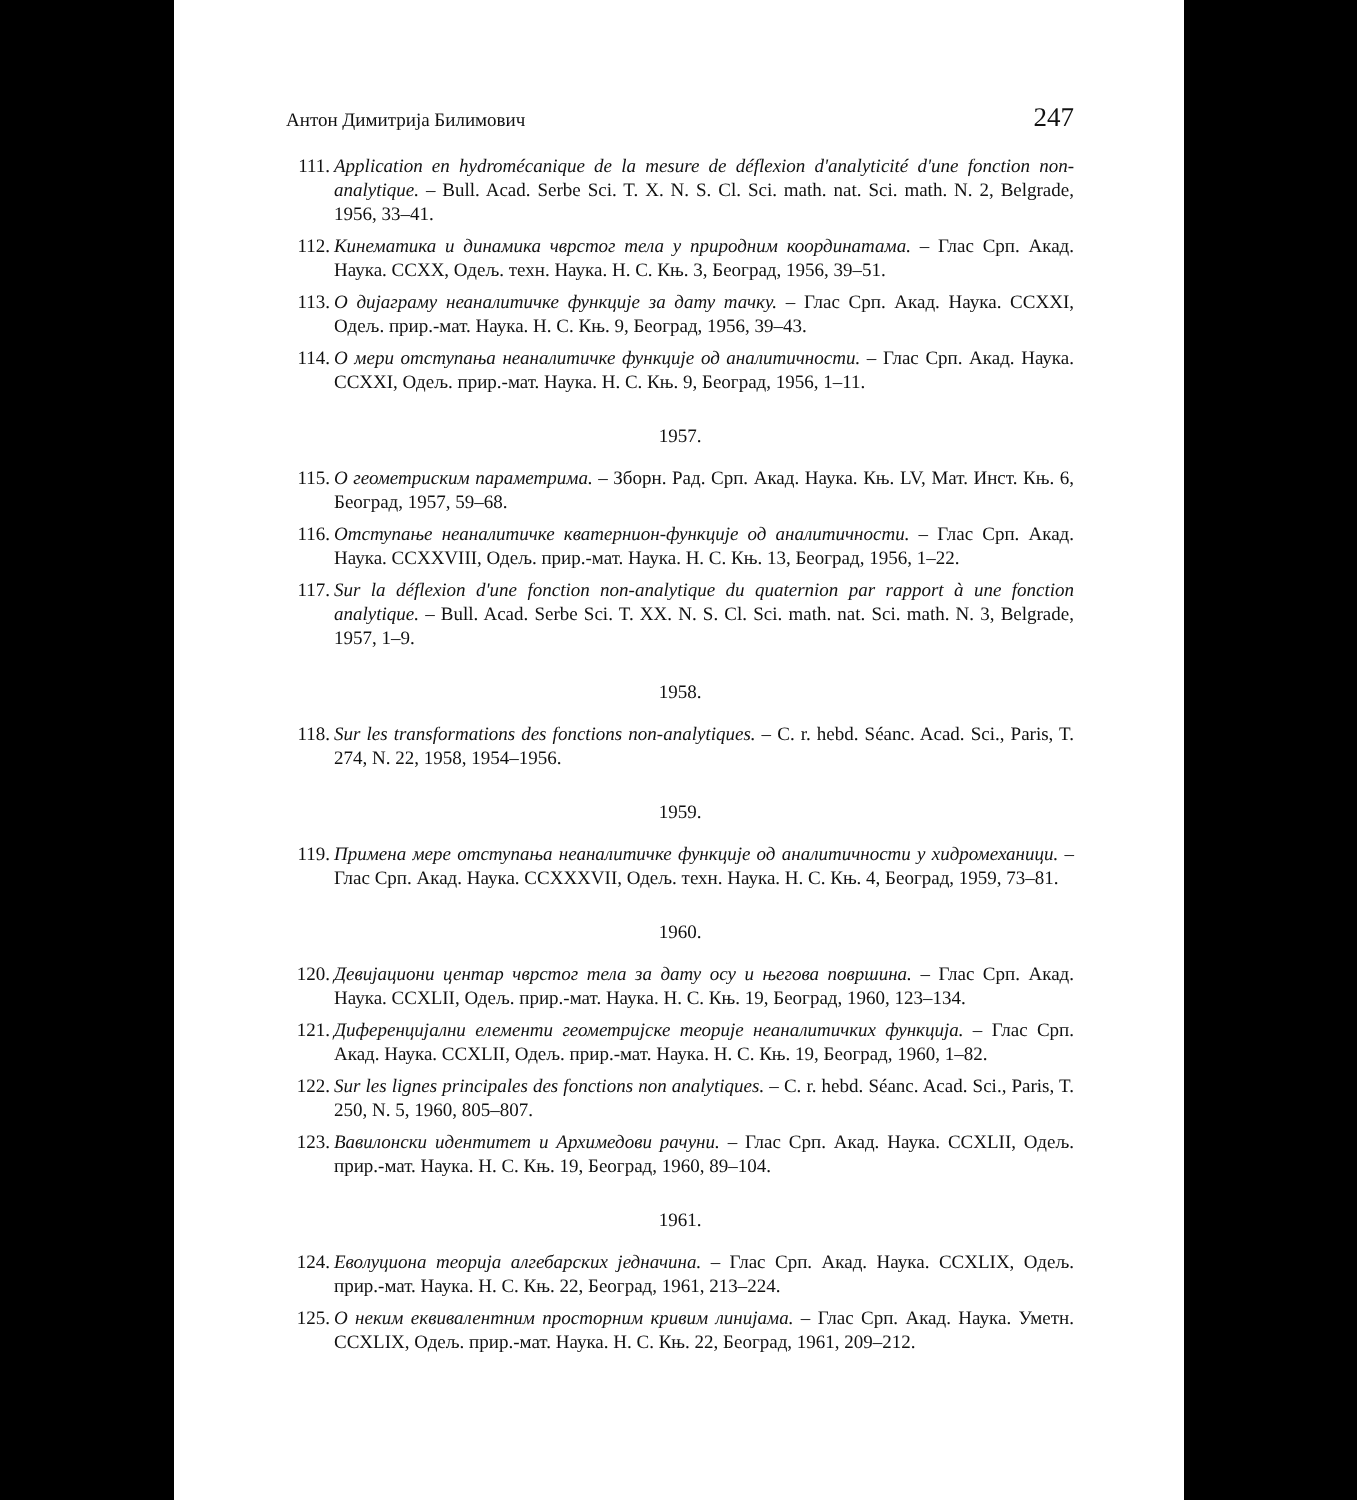Антон Димитрија Билимович 247
111. Application en hydromécanique de la mesure de déflexion d'analyticité d'une fonction non-analytique. – Bull. Acad. Serbe Sci. T. X. N. S. Cl. Sci. math. nat. Sci. math. N. 2, Belgrade, 1956, 33–41.
112. Кинематика и динамика чврстог тела у природним координатама. – Глас Срп. Акад. Наука. CCXX, Одељ. техн. Наука. Н. С. Књ. 3, Београд, 1956, 39–51.
113. О дијаграму неаналитичке функције за дату тачку. – Глас Срп. Акад. Наука. CCXXI, Одељ. прир.-мат. Наука. Н. С. Књ. 9, Београд, 1956, 39–43.
114. О мери отступања неаналитичке функције од аналитичности. – Глас Срп. Акад. Наука. CCXXI, Одељ. прир.-мат. Наука. Н. С. Књ. 9, Београд, 1956, 1–11.
1957.
115. О геометриским параметрима. – Зборн. Рад. Срп. Акад. Наука. Књ. LV, Мат. Инст. Књ. 6, Београд, 1957, 59–68.
116. Отступање неаналитичке кватернион-функције од аналитичности. – Глас Срп. Акад. Наука. CCXXVIII, Одељ. прир.-мат. Наука. Н. С. Књ. 13, Београд, 1956, 1–22.
117. Sur la déflexion d'une fonction non-analytique du quaternion par rapport à une fonction analytique. – Bull. Acad. Serbe Sci. T. XX. N. S. Cl. Sci. math. nat. Sci. math. N. 3, Belgrade, 1957, 1–9.
1958.
118. Sur les transformations des fonctions non-analytiques. – C. r. hebd. Séanc. Acad. Sci., Paris, T. 274, N. 22, 1958, 1954–1956.
1959.
119. Примена мере отступања неаналитичке функције од аналитичности у хидромеханици. – Глас Срп. Акад. Наука. CCXXXVII, Одељ. техн. Наука. Н. С. Књ. 4, Београд, 1959, 73–81.
1960.
120. Девијациони центар чврстог тела за дату осу и његова површина. – Глас Срп. Акад. Наука. CCXLII, Одељ. прир.-мат. Наука. Н. С. Књ. 19, Београд, 1960, 123–134.
121. Диференцијални елементи геометријске теорије неаналитичких функција. – Глас Срп. Акад. Наука. CCXLII, Одељ. прир.-мат. Наука. Н. С. Књ. 19, Београд, 1960, 1–82.
122. Sur les lignes principales des fonctions non analytiques. – C. r. hebd. Séanc. Acad. Sci., Paris, T. 250, N. 5, 1960, 805–807.
123. Вавилонски идентитет и Архимедови рачуни. – Глас Срп. Акад. Наука. CCXLII, Одељ. прир.-мат. Наука. Н. С. Књ. 19, Београд, 1960, 89–104.
1961.
124. Еволуциона теорија алгебарских једначина. – Глас Срп. Акад. Наука. CCXLIX, Одељ. прир.-мат. Наука. Н. С. Књ. 22, Београд, 1961, 213–224.
125. О неким еквивалентним просторним кривим линијама. – Глас Срп. Акад. Наука. Уметн. CCXLIX, Одељ. прир.-мат. Наука. Н. С. Књ. 22, Београд, 1961, 209–212.